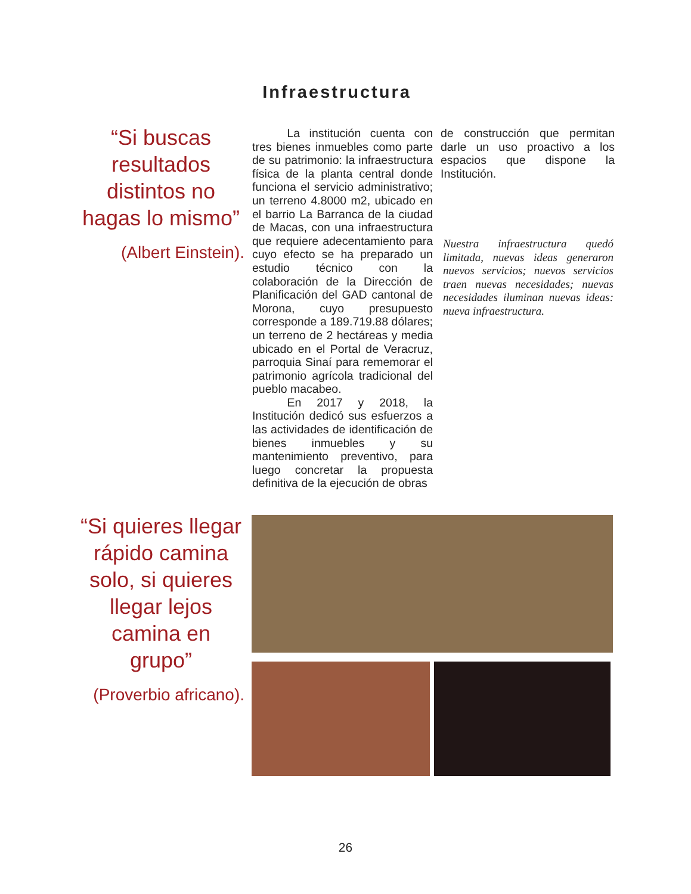Infraestructura
“Si buscas resultados distintos no hagas lo mismo”
(Albert Einstein).
   La institución cuenta con tres bienes inmuebles como parte de su patrimonio: la infraestructura física de la planta central donde funciona el servicio administrativo; un terreno 4.8000 m2, ubicado en el barrio La Barranca de la ciudad de Macas, con una infraestructura que requiere adecentamiento para cuyo efecto se ha preparado un estudio técnico con la colaboración de la Dirección de Planificación del GAD cantonal de Morona, cuyo presupuesto corresponde a 189.719.88 dólares; un terreno de 2 hectáreas y media ubicado en el Portal de Veracruz, parroquia Sinaí para rememorar el patrimonio agrícola tradicional del pueblo macabeo.
   En 2017 y 2018, la Institución dedicó sus esfuerzos a las actividades de identificación de bienes inmuebles y su mantenimiento preventivo, para luego concretar la propuesta definitiva de la ejecución de obras
de construcción que permitan darle un uso proactivo a los espacios que dispone la Institución.
Nuestra infraestructura quedó limitada, nuevas ideas generaron nuevos servicios; nuevos servicios traen nuevas necesidades; nuevas necesidades iluminan nuevas ideas: nueva infraestructura.
“Si quieres llegar rápido camina solo, si quieres llegar lejos camina en grupo”
(Proverbio africano).
26